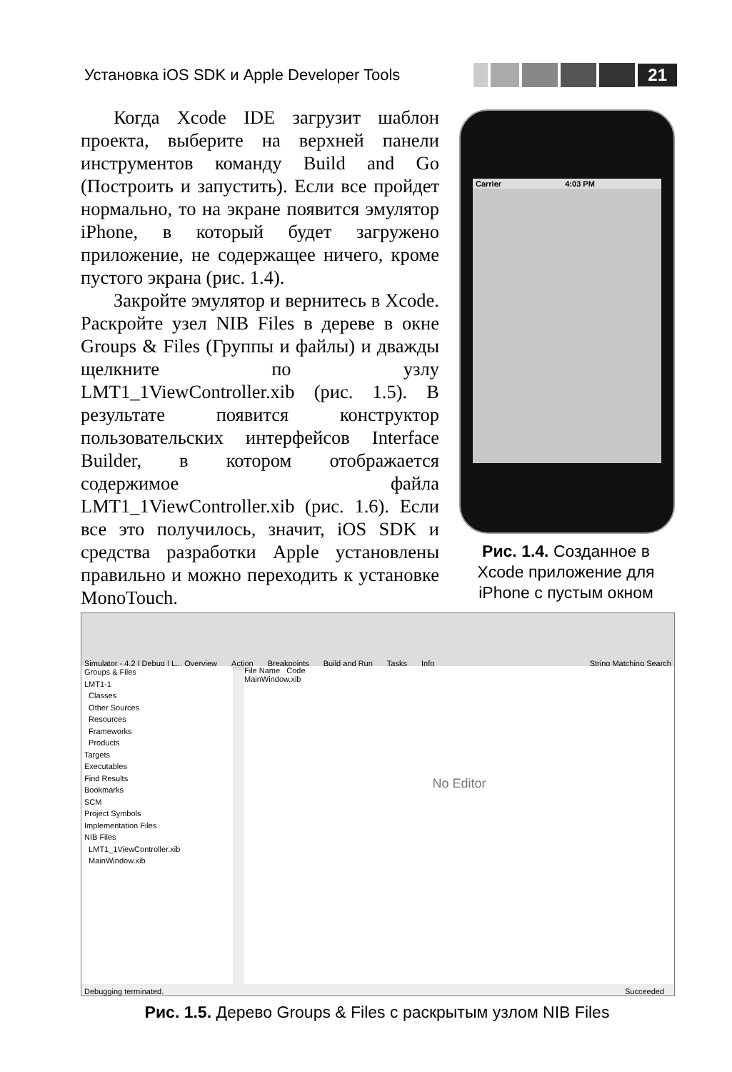Установка iOS SDK и Apple Developer Tools
21
Когда Xcode IDE загрузит шаблон проекта, выберите на верхней панели инструментов команду Build and Go (Построить и запустить). Если все пройдет нормально, то на экране появится эмулятор iPhone, в который будет загружено приложение, не содержащее ничего, кроме пустого экрана (рис. 1.4).
Закройте эмулятор и вернитесь в Xcode. Раскройте узел NIB Files в дереве в окне Groups & Files (Группы и файлы) и дважды щелкните по узлу LMT1_1ViewController.xib (рис. 1.5). В результате появится конструктор пользовательских интерфейсов Interface Builder, в котором отображается содержимое файла LMT1_1ViewController.xib (рис. 1.6). Если все это получилось, значит, iOS SDK и средства разработки Apple установлены правильно и можно переходить к установке MonoTouch.
Carrier 4:03 PM
Рис. 1.4. Созданное в Xcode приложение для iPhone с пустым окном
Simulator - 4.2 | Debug | L... Overview Action Breakpoints Build and Run Tasks Info String Matching Search
Groups & Files
LMT1-1
Classes
Other Sources
Resources
Frameworks
Products
Targets
Executables
Find Results
Bookmarks
SCM
Project Symbols
Implementation Files
NIB Files
LMT1_1ViewController.xib
MainWindow.xib
File Name Code
MainWindow.xib
No Editor
Debugging terminated. Succeeded
Рис. 1.5. Дерево Groups & Files с раскрытым узлом NIB Files